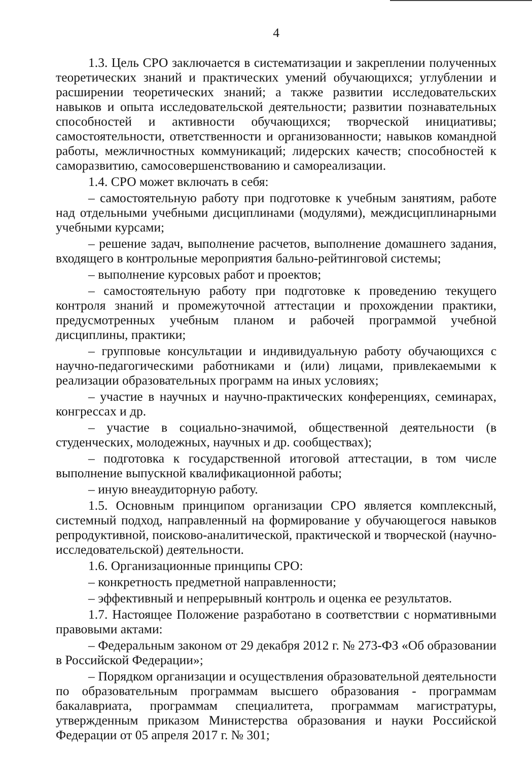4
1.3. Цель СРО заключается в систематизации и закреплении полученных теоретических знаний и практических умений обучающихся; углублении и расширении теоретических знаний; а также развитии исследовательских навыков и опыта исследовательской деятельности; развитии познавательных способностей и активности обучающихся; творческой инициативы; самостоятельности, ответственности и организованности; навыков командной работы, межличностных коммуникаций; лидерских качеств; способностей к саморазвитию, самосовершенствованию и самореализации.
1.4. СРО может включать в себя:
– самостоятельную работу при подготовке к учебным занятиям, работе над отдельными учебными дисциплинами (модулями), междисциплинарными учебными курсами;
– решение задач, выполнение расчетов, выполнение домашнего задания, входящего в контрольные мероприятия бально-рейтинговой системы;
– выполнение курсовых работ и проектов;
– самостоятельную работу при подготовке к проведению текущего контроля знаний и промежуточной аттестации и прохождении практики, предусмотренных учебным планом и рабочей программой учебной дисциплины, практики;
– групповые консультации и индивидуальную работу обучающихся с научно-педагогическими работниками и (или) лицами, привлекаемыми к реализации образовательных программ на иных условиях;
– участие в научных и научно-практических конференциях, семинарах, конгрессах и др.
– участие в социально-значимой, общественной деятельности (в студенческих, молодежных, научных и др. сообществах);
– подготовка к государственной итоговой аттестации, в том числе выполнение выпускной квалификационной работы;
– иную внеаудиторную работу.
1.5. Основным принципом организации СРО является комплексный, системный подход, направленный на формирование у обучающегося навыков репродуктивной, поисково-аналитической, практической и творческой (научно-исследовательской) деятельности.
1.6. Организационные принципы СРО:
– конкретность предметной направленности;
– эффективный и непрерывный контроль и оценка ее результатов.
1.7. Настоящее Положение разработано в соответствии с нормативными правовыми актами:
– Федеральным законом от 29 декабря 2012 г. № 273-ФЗ «Об образовании в Российской Федерации»;
– Порядком организации и осуществления образовательной деятельности по образовательным программам высшего образования - программам бакалавриата, программам специалитета, программам магистратуры, утвержденным приказом Министерства образования и науки Российской Федерации от 05 апреля 2017 г. № 301;